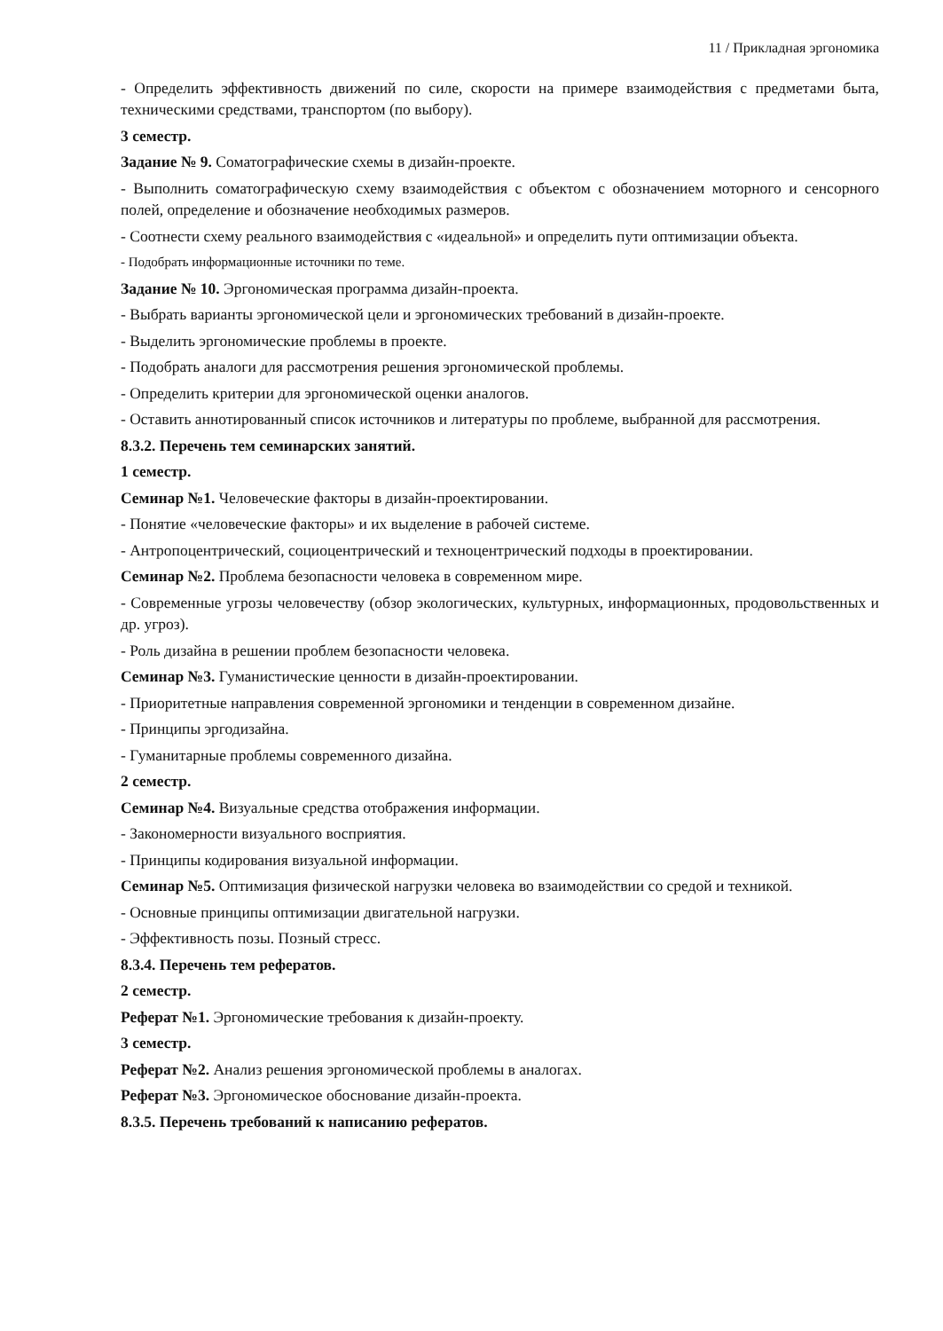11 / Прикладная эргономика
- Определить эффективность движений по силе, скорости на примере взаимодействия с предметами быта, техническими средствами, транспортом (по выбору).
3 семестр.
Задание № 9. Соматографические схемы в дизайн-проекте.
- Выполнить соматографическую схему взаимодействия с объектом с обозначением моторного и сенсорного полей, определение и обозначение необходимых размеров.
- Соотнести схему реального взаимодействия с «идеальной» и определить пути оптимизации объекта.
- Подобрать информационные источники по теме.
Задание № 10. Эргономическая программа дизайн-проекта.
- Выбрать варианты эргономической цели и эргономических требований в дизайн-проекте.
- Выделить эргономические проблемы в проекте.
- Подобрать аналоги для рассмотрения решения эргономической проблемы.
- Определить критерии для эргономической оценки аналогов.
- Оставить аннотированный список источников и литературы по проблеме, выбранной для рассмотрения.
8.3.2. Перечень тем семинарских занятий.
1 семестр.
Семинар №1. Человеческие факторы в дизайн-проектировании.
- Понятие «человеческие факторы» и их выделение в рабочей системе.
- Антропоцентрический, социоцентрический и техноцентрический подходы в проектировании.
Семинар №2. Проблема безопасности человека в современном мире.
- Современные угрозы человечеству (обзор экологических, культурных, информационных, продовольственных и др. угроз).
- Роль дизайна в решении проблем безопасности человека.
Семинар №3. Гуманистические ценности в дизайн-проектировании.
- Приоритетные направления современной эргономики и тенденции в современном дизайне.
- Принципы эргодизайна.
- Гуманитарные проблемы современного дизайна.
2 семестр.
Семинар №4. Визуальные средства отображения информации.
- Закономерности визуального восприятия.
- Принципы кодирования визуальной информации.
Семинар №5. Оптимизация физической нагрузки человека во взаимодействии со средой и техникой.
- Основные принципы оптимизации двигательной нагрузки.
- Эффективность позы. Позный стресс.
8.3.4. Перечень тем рефератов.
2 семестр.
Реферат №1. Эргономические требования к дизайн-проекту.
3 семестр.
Реферат №2. Анализ решения эргономической проблемы в аналогах.
Реферат №3. Эргономическое обоснование дизайн-проекта.
8.3.5. Перечень требований к написанию рефератов.